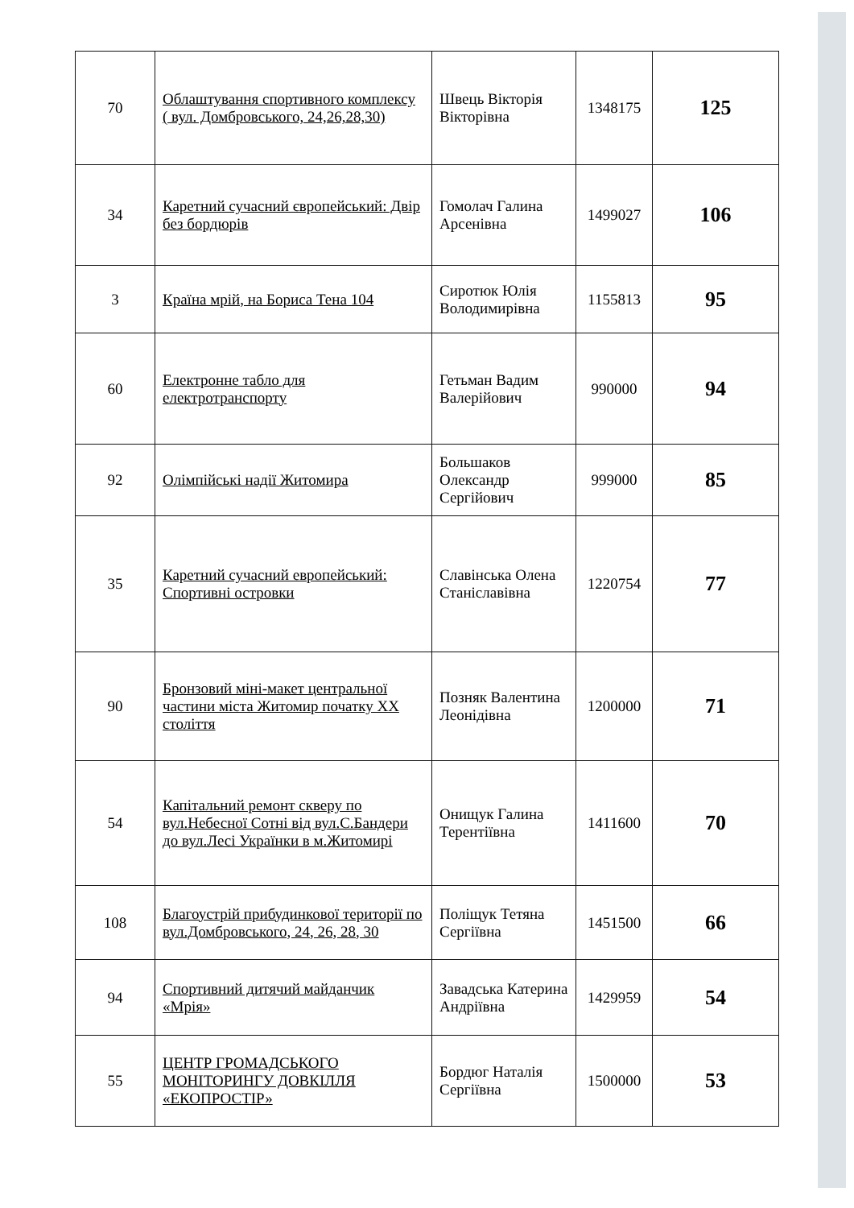| 70 | Облаштування спортивного комплексу ( вул. Домбровського, 24,26,28,30) | Швець Вікторія Вікторівна | 1348175 | 125 |
| 34 | Каретний сучасний європейський: Двір без бордюрів | Гомолач Галина Арсенівна | 1499027 | 106 |
| 3 | Країна мрій, на Бориса Тена 104 | Сиротюк Юлія Володимирівна | 1155813 | 95 |
| 60 | Електронне табло для електротранспорту | Гетьман Вадим Валерійович | 990000 | 94 |
| 92 | Олімпійські надії Житомира | Большаков Олександр Сергійович | 999000 | 85 |
| 35 | Каретний сучасний европейський: Спортивні островки | Славінська Олена Станіславівна | 1220754 | 77 |
| 90 | Бронзовий міні-макет центральної частини міста Житомир початку XX століття | Позняк Валентина Леонідівна | 1200000 | 71 |
| 54 | Капітальний ремонт скверу по вул.Небесної Сотні від вул.С.Бандери до вул.Лесі Українки в м.Житомирі | Онищук Галина Терентіївна | 1411600 | 70 |
| 108 | Благоустрій прибудинкової території по вул.Домбровського, 24, 26, 28, 30 | Поліщук Тетяна Сергіївна | 1451500 | 66 |
| 94 | Спортивний дитячий майданчик «Мрія» | Завадська Катерина Андріївна | 1429959 | 54 |
| 55 | ЦЕНТР ГРОМАДСЬКОГО МОНІТОРИНГУ ДОВКІЛЛЯ «ЕКОПРОСТІР» | Бордюг Наталія Сергіївна | 1500000 | 53 |